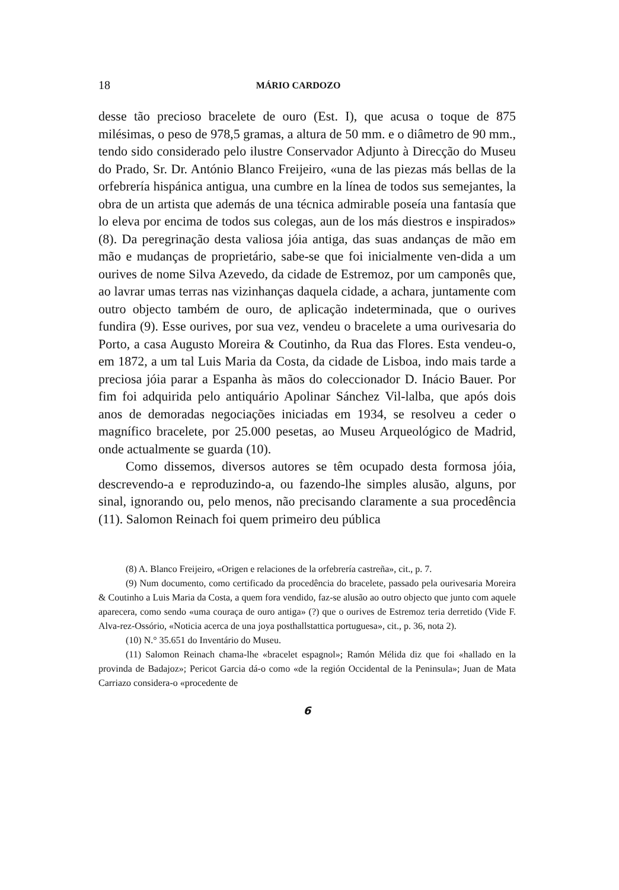18 MÁRIO CARDOZO
desse tão precioso bracelete de ouro (Est. I), que acusa o toque de 875 milésimas, o peso de 978,5 gramas, a altura de 50 mm. e o diâmetro de 90 mm., tendo sido considerado pelo ilustre Conservador Adjunto à Direcção do Museu do Prado, Sr. Dr. António Blanco Freijeiro, «una de las piezas más bellas de la orfebrería hispánica antigua, una cumbre en la línea de todos sus semejantes, la obra de un artista que además de una técnica admirable poseía una fantasía que lo eleva por encima de todos sus colegas, aun de los más diestros e inspirados» (8). Da peregrinação desta valiosa jóia antiga, das suas andanças de mão em mão e mudanças de proprietário, sabe-se que foi inicialmente ven-dida a um ourives de nome Silva Azevedo, da cidade de Estremoz, por um camponês que, ao lavrar umas terras nas vizinhanças daquela cidade, a achara, juntamente com outro objecto também de ouro, de aplicação indeterminada, que o ourives fundira (9). Esse ourives, por sua vez, vendeu o bracelete a uma ourivesaria do Porto, a casa Augusto Moreira & Coutinho, da Rua das Flores. Esta vendeu-o, em 1872, a um tal Luis Maria da Costa, da cidade de Lisboa, indo mais tarde a preciosa jóia parar a Espanha às mãos do coleccionador D. Inácio Bauer. Por fim foi adquirida pelo antiquário Apolinar Sánchez Vil-lalba, que após dois anos de demoradas negociações iniciadas em 1934, se resolveu a ceder o magnífico bracelete, por 25.000 pesetas, ao Museu Arqueológico de Madrid, onde actualmente se guarda (10).
Como dissemos, diversos autores se têm ocupado desta formosa jóia, descrevendo-a e reproduzindo-a, ou fazendo-lhe simples alusão, alguns, por sinal, ignorando ou, pelo menos, não precisando claramente a sua procedência (11). Salomon Reinach foi quem primeiro deu pública
(8) A. Blanco Freijeiro, «Origen e relaciones de la orfebrería castreña», cit., p. 7.
(9) Num documento, como certificado da procedência do bracelete, passado pela ourivesaria Moreira & Coutinho a Luis Maria da Costa, a quem fora vendido, faz-se alusão ao outro objecto que junto com aquele aparecera, como sendo «uma couraça de ouro antiga» (?) que o ourives de Estremoz teria derretido (Vide F. Alva-rez-Ossório, «Noticia acerca de una joya posthallstattica portuguesa», cit., p. 36, nota 2).
(10) N.° 35.651 do Inventário do Museu.
(11) Salomon Reinach chama-lhe «bracelet espagnol»; Ramón Mélida diz que foi «hallado en la provinda de Badajoz»; Pericot Garcia dá-o como «de la región Occidental de la Peninsula»; Juan de Mata Carriazo considera-o «procedente de
6